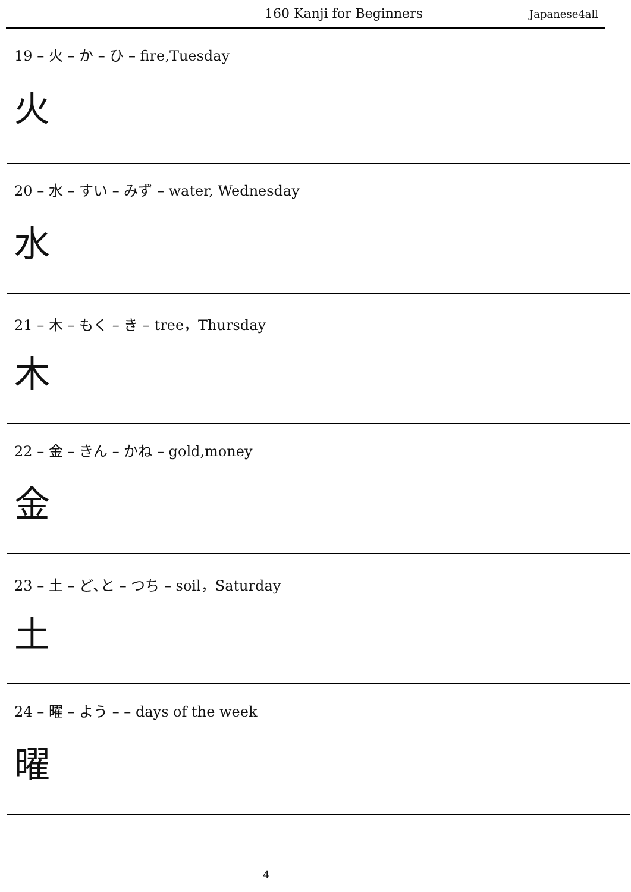160 Kanji for Beginners Japanese4all
19 – 火 – か – ひ – fire,Tuesday
火
20 – 水 – すい – みず – water, Wednesday
水
21 – 木 – もく – き – tree，Thursday
木
22 – 金 – きん – かね – gold,money
金
23 – 土 – ど､と – つち – soil，Saturday
土
24 – 曜 – よう – – days of the week
曜
4